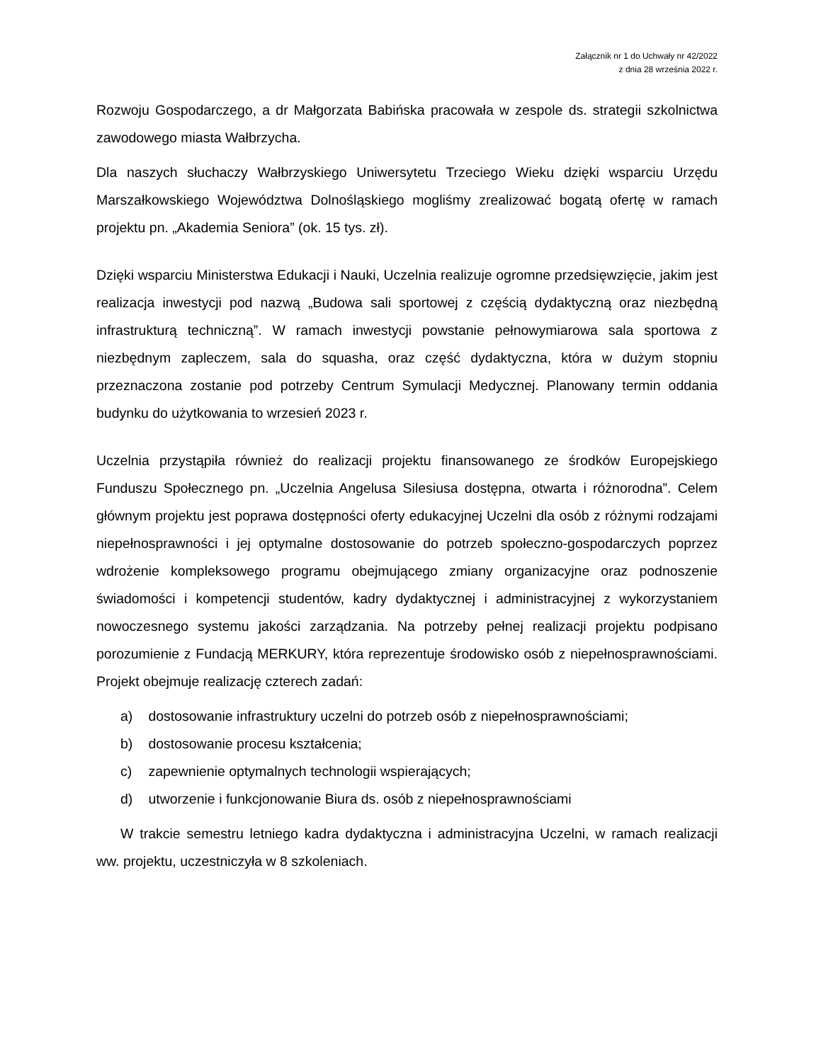Załącznik nr 1 do Uchwały nr 42/2022
z dnia 28 września 2022 r.
Rozwoju Gospodarczego, a dr Małgorzata Babińska pracowała w zespole ds. strategii szkolnictwa zawodowego miasta Wałbrzycha.
Dla naszych słuchaczy Wałbrzyskiego Uniwersytetu Trzeciego Wieku dzięki wsparciu Urzędu Marszałkowskiego Województwa Dolnośląskiego mogliśmy zrealizować bogatą ofertę w ramach projektu pn. „Akademia Seniora” (ok. 15 tys. zł).
Dzięki wsparciu Ministerstwa Edukacji i Nauki, Uczelnia realizuje ogromne przedsięwzięcie, jakim jest realizacja inwestycji pod nazwą „Budowa sali sportowej z częścią dydaktyczną oraz niezbędną infrastrukturą techniczną”. W ramach inwestycji powstanie pełnowymiarowa sala sportowa z niezbędnym zapleczem, sala do squasha, oraz część dydaktyczna, która w dużym stopniu przeznaczona zostanie pod potrzeby Centrum Symulacji Medycznej. Planowany termin oddania budynku do użytkowania to wrzesień 2023 r.
Uczelnia przystąpiła również do realizacji projektu finansowanego ze środków Europejskiego Funduszu Społecznego pn. „Uczelnia Angelusa Silesiusa dostępna, otwarta i różnorodna”. Celem głównym projektu jest poprawa dostępności oferty edukacyjnej Uczelni dla osób z różnymi rodzajami niepełnosprawności i jej optymalne dostosowanie do potrzeb społeczno-gospodarczych poprzez wdrożenie kompleksowego programu obejmującego zmiany organizacyjne oraz podnoszenie świadomości i kompetencji studentów, kadry dydaktycznej i administracyjnej z wykorzystaniem nowoczesnego systemu jakości zarządzania. Na potrzeby pełnej realizacji projektu podpisano porozumienie z Fundacją MERKURY, która reprezentuje środowisko osób z niepełnosprawnościami. Projekt obejmuje realizację czterech zadań:
a) dostosowanie infrastruktury uczelni do potrzeb osób z niepełnosprawnościami;
b) dostosowanie procesu kształcenia;
c) zapewnienie optymalnych technologii wspierających;
d) utworzenie i funkcjonowanie Biura ds. osób z niepełnosprawnościami
W trakcie semestru letniego kadra dydaktyczna i administracyjna Uczelni, w ramach realizacji ww. projektu, uczestniczyła w 8 szkoleniach.